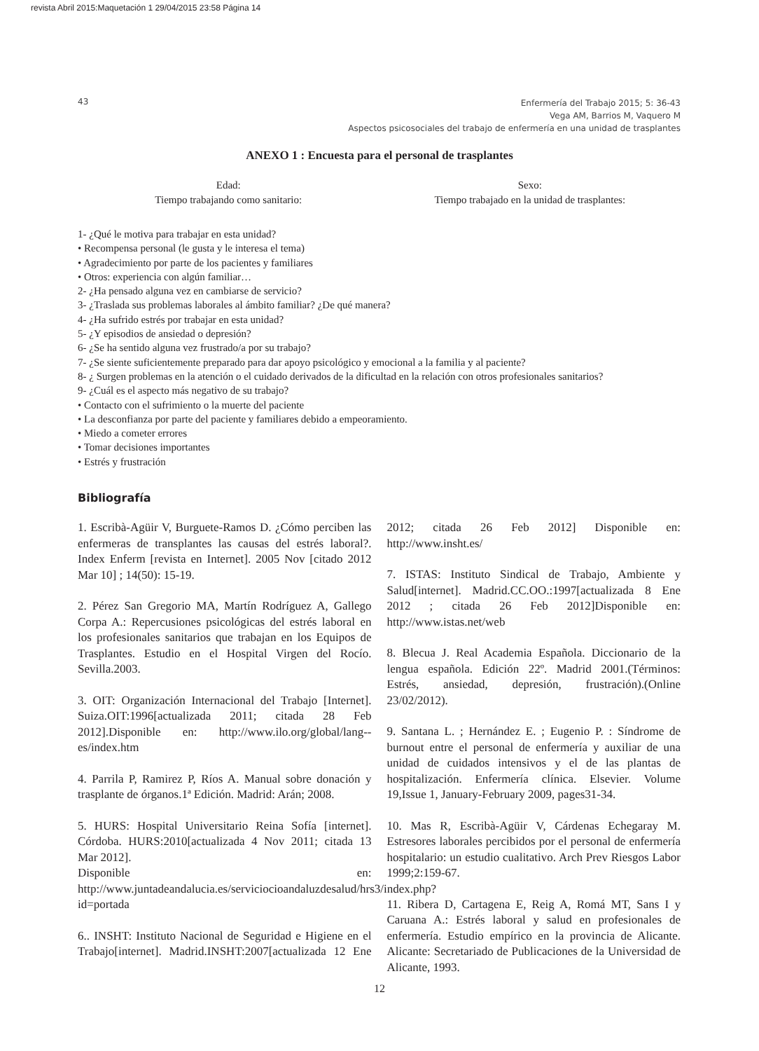revista Abril 2015:Maquetación 1 29/04/2015 23:58 Página 14
43
Enfermería del Trabajo 2015; 5: 36-43
Vega AM, Barrios M, Vaquero M
Aspectos psicosociales del trabajo de enfermería en una unidad de trasplantes
ANEXO 1 : Encuesta para el personal de trasplantes
Edad:
Tiempo trabajando como sanitario:
Sexo:
Tiempo trabajado en la unidad de trasplantes:
1- ¿Qué le motiva para trabajar en esta unidad?
• Recompensa personal (le gusta y le interesa el tema)
• Agradecimiento por parte de los pacientes y familiares
• Otros: experiencia con algún familiar…
2- ¿Ha pensado alguna vez en cambiarse de servicio?
3- ¿Traslada sus problemas laborales al ámbito familiar? ¿De qué manera?
4- ¿Ha sufrido estrés por trabajar en esta unidad?
5- ¿Y episodios de ansiedad o depresión?
6- ¿Se ha sentido alguna vez frustrado/a por su trabajo?
7- ¿Se siente suficientemente preparado para dar apoyo psicológico y emocional a la familia y al paciente?
8- ¿ Surgen problemas en la atención o el cuidado derivados de la dificultad en la relación con otros profesionales sanitarios?
9- ¿Cuál es el aspecto más negativo de su trabajo?
• Contacto con el sufrimiento o la muerte del paciente
• La desconfianza por parte del paciente y familiares debido a empeoramiento.
• Miedo a cometer errores
• Tomar decisiones importantes
• Estrés y frustración
Bibliografía
1. Escribà-Agüir V, Burguete-Ramos D. ¿Cómo perciben las enfermeras de transplantes las causas del estrés laboral?. Index Enferm [revista en Internet]. 2005 Nov [citado 2012 Mar 10] ; 14(50): 15-19.
2. Pérez San Gregorio MA, Martín Rodríguez A, Gallego Corpa A.: Repercusiones psicológicas del estrés laboral en los profesionales sanitarios que trabajan en los Equipos de Trasplantes. Estudio en el Hospital Virgen del Rocío. Sevilla.2003.
3. OIT: Organización Internacional del Trabajo [Internet]. Suiza.OIT:1996[actualizada 2011; citada 28 Feb 2012].Disponible en: http://www.ilo.org/global/lang--es/index.htm
4. Parrila P, Ramirez P, Ríos A. Manual sobre donación y trasplante de órganos.1ª Edición. Madrid: Arán; 2008.
5. HURS: Hospital Universitario Reina Sofía [internet]. Córdoba. HURS:2010[actualizada 4 Nov 2011; citada 13 Mar 2012].
Disponible en: http://www.juntadeandalucia.es/serviciocioandaluzdesalud/hrs3/index.php?id=portada
6.. INSHT: Instituto Nacional de Seguridad e Higiene en el Trabajo[internet]. Madrid.INSHT:2007[actualizada 12 Ene 2012; citada 26 Feb 2012] Disponible en: http://www.insht.es/
7. ISTAS: Instituto Sindical de Trabajo, Ambiente y Salud[internet]. Madrid.CC.OO.:1997[actualizada 8 Ene 2012 ; citada 26 Feb 2012]Disponible en: http://www.istas.net/web
8. Blecua J. Real Academia Española. Diccionario de la lengua española. Edición 22º. Madrid 2001.(Términos: Estrés, ansiedad, depresión, frustración).(Online 23/02/2012).
9. Santana L. ; Hernández E. ; Eugenio P. : Síndrome de burnout entre el personal de enfermería y auxiliar de una unidad de cuidados intensivos y el de las plantas de hospitalización. Enfermería clínica. Elsevier. Volume 19,Issue 1, January-February 2009, pages31-34.
10. Mas R, Escribà-Agüir V, Cárdenas Echegaray M. Estresores laborales percibidos por el personal de enfermería hospitalario: un estudio cualitativo. Arch Prev Riesgos Labor 1999;2:159-67.
11. Ribera D, Cartagena E, Reig A, Romá MT, Sans I y Caruana A.: Estrés laboral y salud en profesionales de enfermería. Estudio empírico en la provincia de Alicante. Alicante: Secretariado de Publicaciones de la Universidad de Alicante, 1993.
12